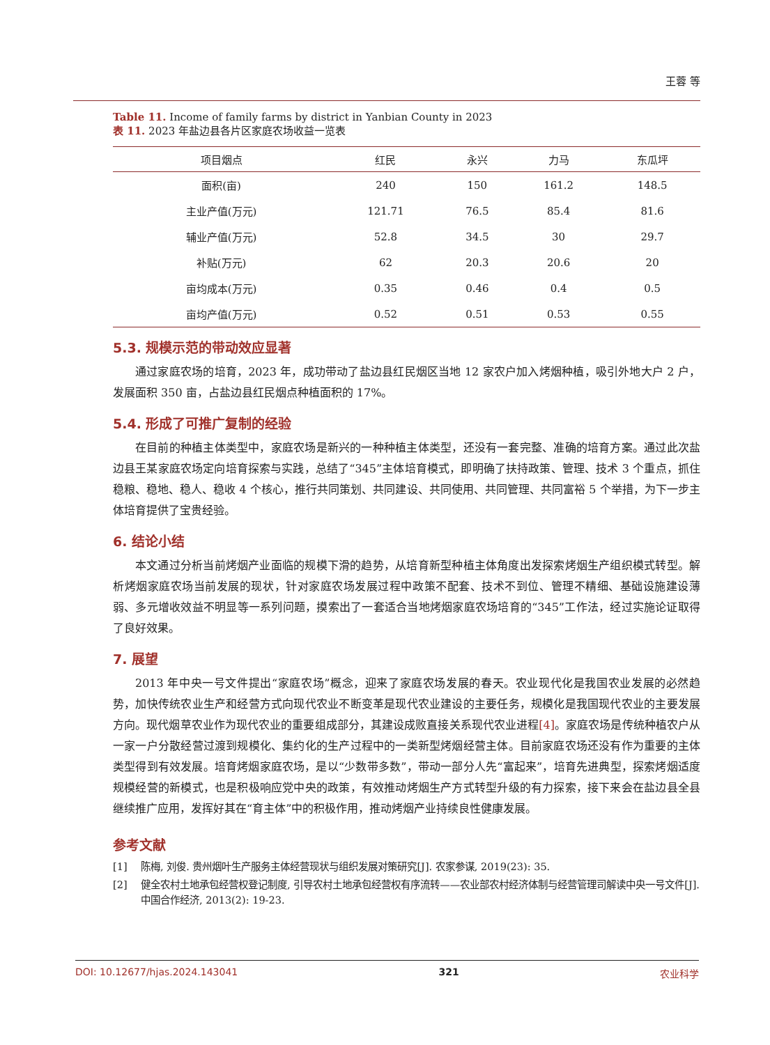王蓉 等
Table 11. Income of family farms by district in Yanbian County in 2023
表 11. 2023 年盐边县各片区家庭农场收益一览表
| 项目烟点 | 红民 | 永兴 | 力马 | 东瓜坪 |
| --- | --- | --- | --- | --- |
| 面积(亩) | 240 | 150 | 161.2 | 148.5 |
| 主业产值(万元) | 121.71 | 76.5 | 85.4 | 81.6 |
| 辅业产值(万元) | 52.8 | 34.5 | 30 | 29.7 |
| 补贴(万元) | 62 | 20.3 | 20.6 | 20 |
| 亩均成本(万元) | 0.35 | 0.46 | 0.4 | 0.5 |
| 亩均产值(万元) | 0.52 | 0.51 | 0.53 | 0.55 |
5.3. 规模示范的带动效应显著
通过家庭农场的培育，2023 年，成功带动了盐边县红民烟区当地 12 家农户加入烤烟种植，吸引外地大户 2 户，发展面积 350 亩，占盐边县红民烟点种植面积的 17%。
5.4. 形成了可推广复制的经验
在目前的种植主体类型中，家庭农场是新兴的一种种植主体类型，还没有一套完整、准确的培育方案。通过此次盐边县王某家庭农场定向培育探索与实践，总结了“345”主体培育模式，即明确了扶持政策、管理、技术 3 个重点，抓住稳粮、稳地、稳人、稳收 4 个核心，推行共同策划、共同建设、共同使用、共同管理、共同富裕 5 个举措，为下一步主体培育提供了宝贵经验。
6. 结论小结
本文通过分析当前烤烟产业面临的规模下滑的趋势，从培育新型种植主体角度出发探索烤烟生产组织模式转型。解析烤烟家庭农场当前发展的现状，针对家庭农场发展过程中政策不配套、技术不到位、管理不精细、基础设施建设薄弱、多元增收效益不明显等一系列问题，摸索出了一套适合当地烤烟家庭农场培育的“345”工作法，经过实施论证取得了良好效果。
7. 展望
2013 年中央一号文件提出“家庭农场”概念，迎来了家庭农场发展的春天。农业现代化是我国农业发展的必然趋势，加快传统农业生产和经营方式向现代农业不断变革是现代农业建设的主要任务，规模化是我国现代农业的主要发展方向。现代烟草农业作为现代农业的重要组成部分，其建设成败直接关系现代农业进程[4]。家庭农场是传统种植农户从一家一户分散经营过渡到规模化、集约化的生产过程中的一类新型烤烟经营主体。目前家庭农场还没有作为重要的主体类型得到有效发展。培育烤烟家庭农场，是以“少数带多数”，带动一部分人先“富起来”，培育先进典型，探索烤烟适度规模经营的新模式，也是积极响应党中央的政策，有效推动烤烟生产方式转型升级的有力探索，接下来会在盐边县全县继续推广应用，发挥好其在“育主体”中的积极作用，推动烤烟产业持续良性健康发展。
参考文献
[1] 陈梅, 刘俊. 贵州烟叶生产服务主体经营现状与组织发展对策研究[J]. 农家参谋, 2019(23): 35.
[2] 健全农村土地承包经营权登记制度, 引导农村土地承包经营权有序流转——农业部农村经济体制与经营管理司解读中央一号文件[J]. 中国合作经济, 2013(2): 19-23.
DOI: 10.12677/hjas.2024.143041 321 农业科学